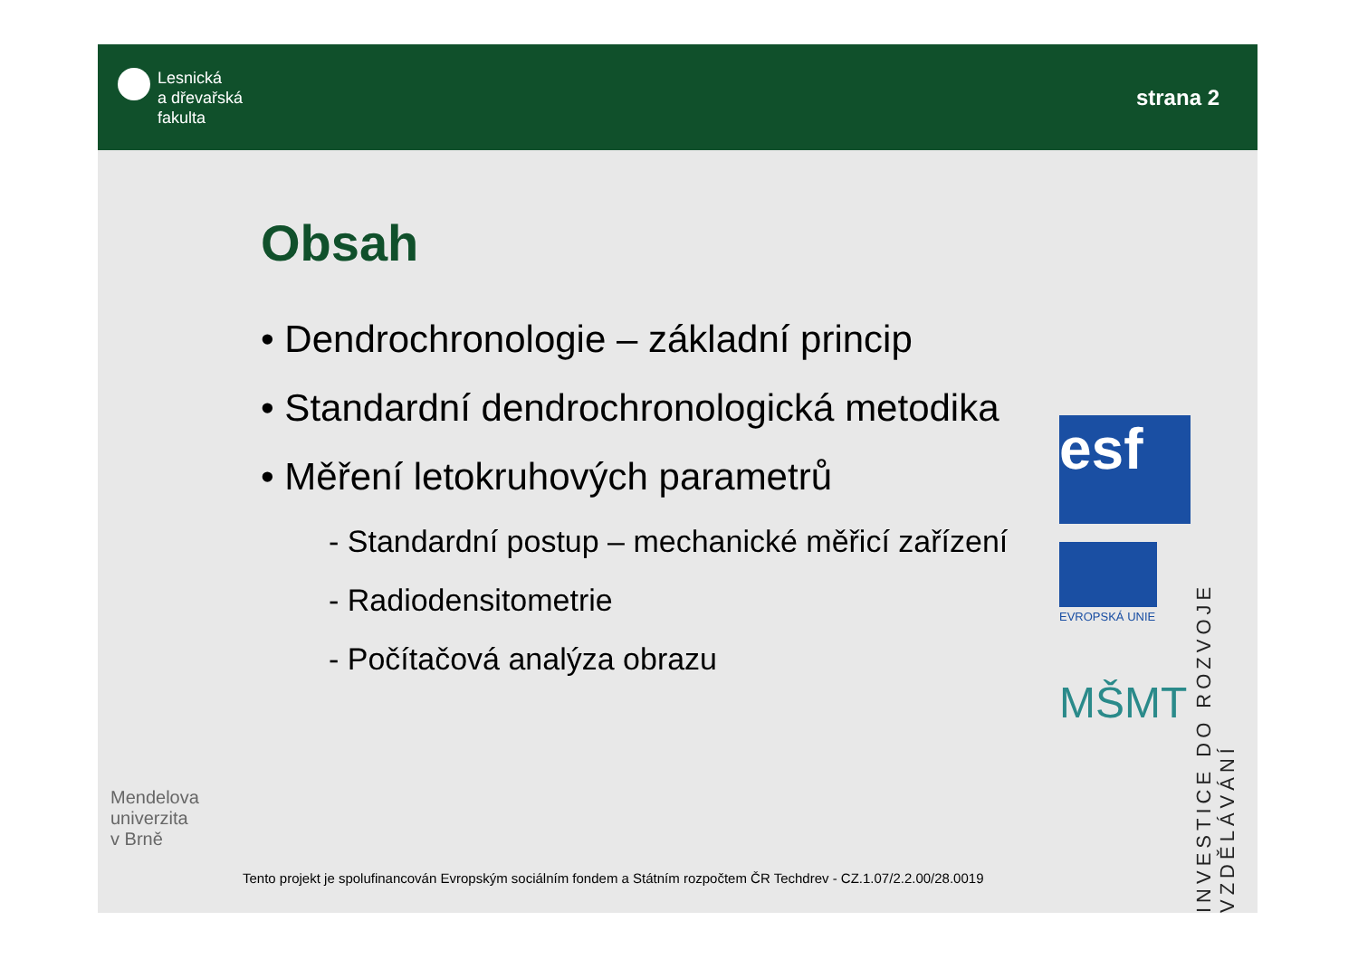Lesnická
a dřevařská
fakulta
strana 2
Obsah
• Dendrochronologie – základní princip
• Standardní dendrochronologická metodika
• Měření letokruhových parametrů
- Standardní postup – mechanické měřicí zařízení
- Radiodensitometrie
- Počítačová analýza obrazu
esf
EVROPSKÁ UNIE
MŠMT
INVESTICE DO ROZVOJE VZDĚLÁVÁNÍ
Mendelova
univerzita
v Brně
Tento projekt je spolufinancován Evropským sociálním fondem a Státním rozpočtem ČR Techdrev - CZ.1.07/2.2.00/28.0019